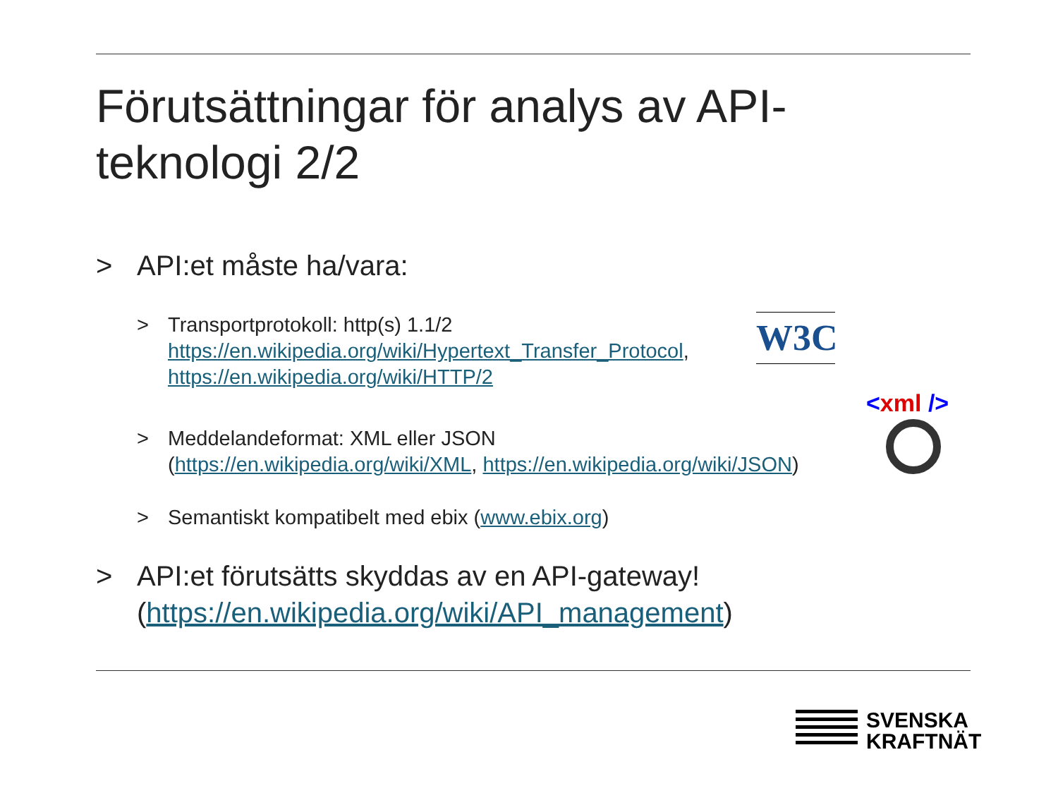Förutsättningar för analys av API-teknologi 2/2
> API:et måste ha/vara:
> Transportprotokoll: http(s) 1.1/2
https://en.wikipedia.org/wiki/Hypertext_Transfer_Protocol,
https://en.wikipedia.org/wiki/HTTP/2
> Meddelandeformat: XML eller JSON
(https://en.wikipedia.org/wiki/XML, https://en.wikipedia.org/wiki/JSON)
> Semantiskt kompatibelt med ebix (www.ebix.org)
> API:et förutsätts skyddas av en API-gateway!
(https://en.wikipedia.org/wiki/API_management)
W3C
<xml />
SVENSKA
KRAFTNÄT